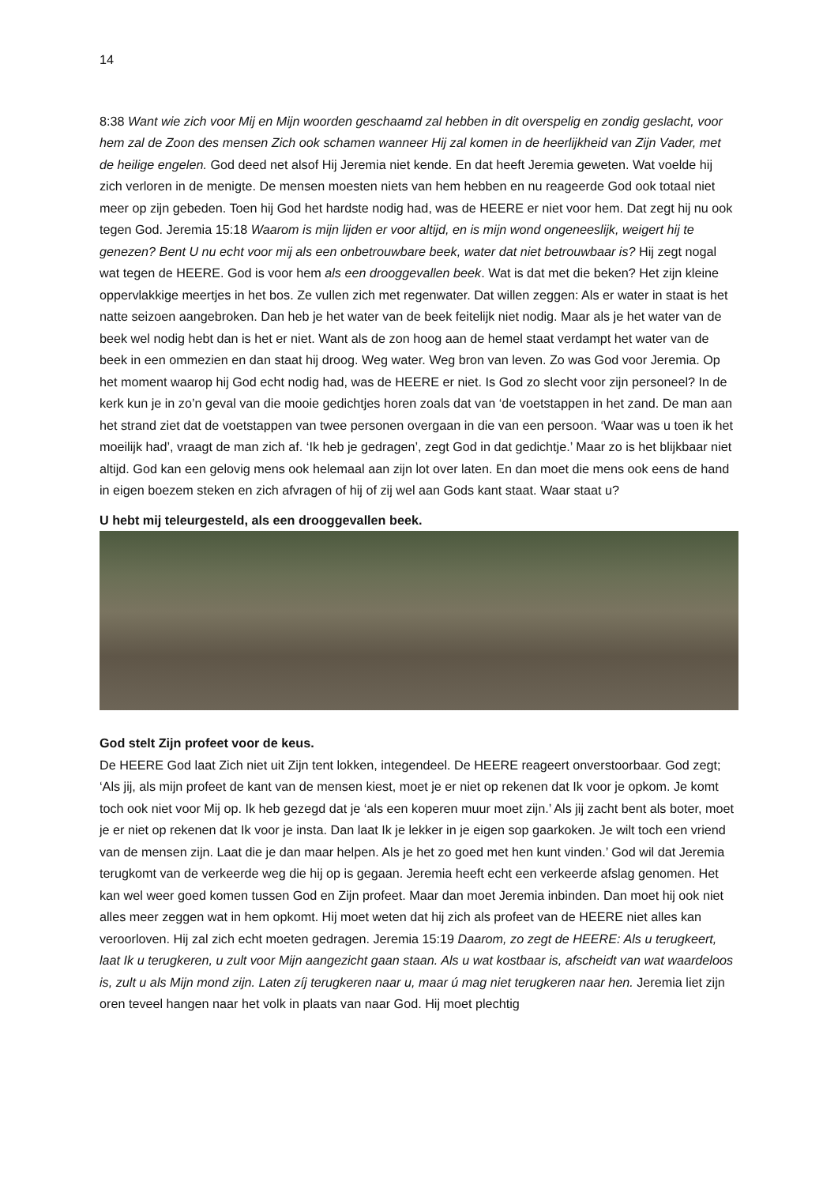14
8:38 Want wie zich voor Mij en Mijn woorden geschaamd zal hebben in dit overspelig en zondig geslacht, voor hem zal de Zoon des mensen Zich ook schamen wanneer Hij zal komen in de heerlijkheid van Zijn Vader, met de heilige engelen. God deed net alsof Hij Jeremia niet kende. En dat heeft Jeremia geweten. Wat voelde hij zich verloren in de menigte. De mensen moesten niets van hem hebben en nu reageerde God ook totaal niet meer op zijn gebeden. Toen hij God het hardste nodig had, was de HEERE er niet voor hem. Dat zegt hij nu ook tegen God. Jeremia 15:18 Waarom is mijn lijden er voor altijd, en is mijn wond ongeneeslijk, weigert hij te genezen? Bent U nu echt voor mij als een onbetrouwbare beek, water dat niet betrouwbaar is? Hij zegt nogal wat tegen de HEERE. God is voor hem als een drooggevallen beek. Wat is dat met die beken? Het zijn kleine oppervlakkige meertjes in het bos. Ze vullen zich met regenwater. Dat willen zeggen: Als er water in staat is het natte seizoen aangebroken. Dan heb je het water van de beek feitelijk niet nodig. Maar als je het water van de beek wel nodig hebt dan is het er niet. Want als de zon hoog aan de hemel staat verdampt het water van de beek in een ommezien en dan staat hij droog. Weg water. Weg bron van leven. Zo was God voor Jeremia. Op het moment waarop hij God echt nodig had, was de HEERE er niet. Is God zo slecht voor zijn personeel? In de kerk kun je in zo’n geval van die mooie gedichtjes horen zoals dat van ‘de voetstappen in het zand. De man aan het strand ziet dat de voetstappen van twee personen overgaan in die van een persoon. ‘Waar was u toen ik het moeilijk had’, vraagt de man zich af. ‘Ik heb je gedragen’, zegt God in dat gedichtje.’ Maar zo is het blijkbaar niet altijd. God kan een gelovig mens ook helemaal aan zijn lot over laten. En dan moet die mens ook eens de hand in eigen boezem steken en zich afvragen of hij of zij wel aan Gods kant staat. Waar staat u?
U hebt mij teleurgesteld, als een drooggevallen beek.
God stelt Zijn profeet voor de keus.
De HEERE God laat Zich niet uit Zijn tent lokken, integendeel. De HEERE reageert onverstoorbaar. God zegt; ‘Als jij, als mijn profeet de kant van de mensen kiest, moet je er niet op rekenen dat Ik voor je opkom. Je komt toch ook niet voor Mij op. Ik heb gezegd dat je ‘als een koperen muur moet zijn.’ Als jij zacht bent als boter, moet je er niet op rekenen dat Ik voor je insta. Dan laat Ik je lekker in je eigen sop gaarkoken. Je wilt toch een vriend van de mensen zijn. Laat die je dan maar helpen. Als je het zo goed met hen kunt vinden.’ God wil dat Jeremia terugkomt van de verkeerde weg die hij op is gegaan. Jeremia heeft echt een verkeerde afslag genomen. Het kan wel weer goed komen tussen God en Zijn profeet. Maar dan moet Jeremia inbinden. Dan moet hij ook niet alles meer zeggen wat in hem opkomt. Hij moet weten dat hij zich als profeet van de HEERE niet alles kan veroorloven. Hij zal zich echt moeten gedragen. Jeremia 15:19 Daarom, zo zegt de HEERE: Als u terugkeert, laat Ik u terugkeren, u zult voor Mijn aangezicht gaan staan. Als u wat kostbaar is, afscheidt van wat waardeloos is, zult u als Mijn mond zijn. Laten zíj terugkeren naar u, maar ú mag niet terugkeren naar hen. Jeremia liet zijn oren teveel hangen naar het volk in plaats van naar God. Hij moet plechtig